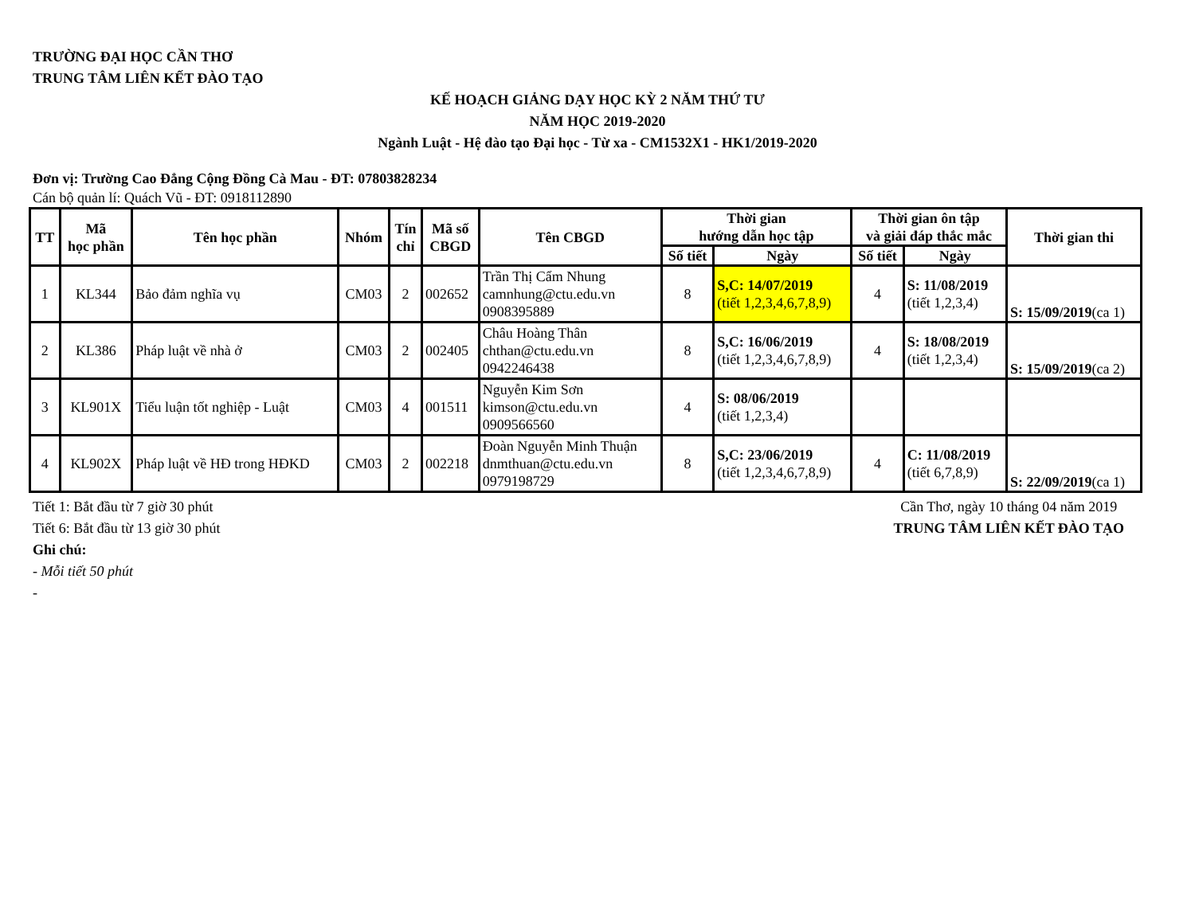TRƯỜNG ĐẠI HỌC CẦN THƠ
TRUNG TÂM LIÊN KẾT ĐÀO TẠO
KẾ HOẠCH GIẢNG DẠY HỌC KỲ 2 NĂM THỨ TƯ
NĂM HỌC 2019-2020
Ngành Luật - Hệ đào tạo Đại học - Từ xa - CM1532X1 - HK1/2019-2020
Đơn vị: Trường Cao Đẳng Cộng Đồng Cà Mau - ĐT: 07803828234
Cán bộ quản lí: Quách Vũ - ĐT: 0918112890
| TT | Mã học phần | Tên học phần | Nhóm | Tín chỉ | Mã số CBGD | Tên CBGD | Thời gian hướng dẫn học tập | | Thời gian ôn tập và giải đáp thắc mắc | | Thời gian thi |
| --- | --- | --- | --- | --- | --- | --- | --- | --- | --- | --- | --- |
| | | | | | | | Số tiết | Ngày | Số tiết | Ngày | |
| 1 | KL344 | Bảo đảm nghĩa vụ | CM03 | 2 | 002652 | Trần Thị Cẩm Nhung camnhung@ctu.edu.vn 0908395889 | 8 | S,C: 14/07/2019 (tiết 1,2,3,4,6,7,8,9) | 4 | S: 11/08/2019 (tiết 1,2,3,4) | S: 15/09/2019 (ca 1) |
| 2 | KL386 | Pháp luật về nhà ở | CM03 | 2 | 002405 | Châu Hoàng Thân chthan@ctu.edu.vn 0942246438 | 8 | S,C: 16/06/2019 (tiết 1,2,3,4,6,7,8,9) | 4 | S: 18/08/2019 (tiết 1,2,3,4) | S: 15/09/2019 (ca 2) |
| 3 | KL901X | Tiểu luận tốt nghiệp - Luật | CM03 | 4 | 001511 | Nguyễn Kim Sơn kimson@ctu.edu.vn 0909566560 | 4 | S: 08/06/2019 (tiết 1,2,3,4) | | | |
| 4 | KL902X | Pháp luật về HĐ trong HĐKD | CM03 | 2 | 002218 | Đoàn Nguyễn Minh Thuận dnmthuan@ctu.edu.vn 0979198729 | 8 | S,C: 23/06/2019 (tiết 1,2,3,4,6,7,8,9) | 4 | C: 11/08/2019 (tiết 6,7,8,9) | S: 22/09/2019 (ca 1) |
Tiết 1: Bắt đầu từ 7 giờ 30 phút
Tiết 6: Bắt đầu từ 13 giờ 30 phút
Ghi chú:
- Mỗi tiết 50 phút
-
Cần Thơ, ngày 10 tháng 04 năm 2019
TRUNG TÂM LIÊN KẾT ĐÀO TẠO